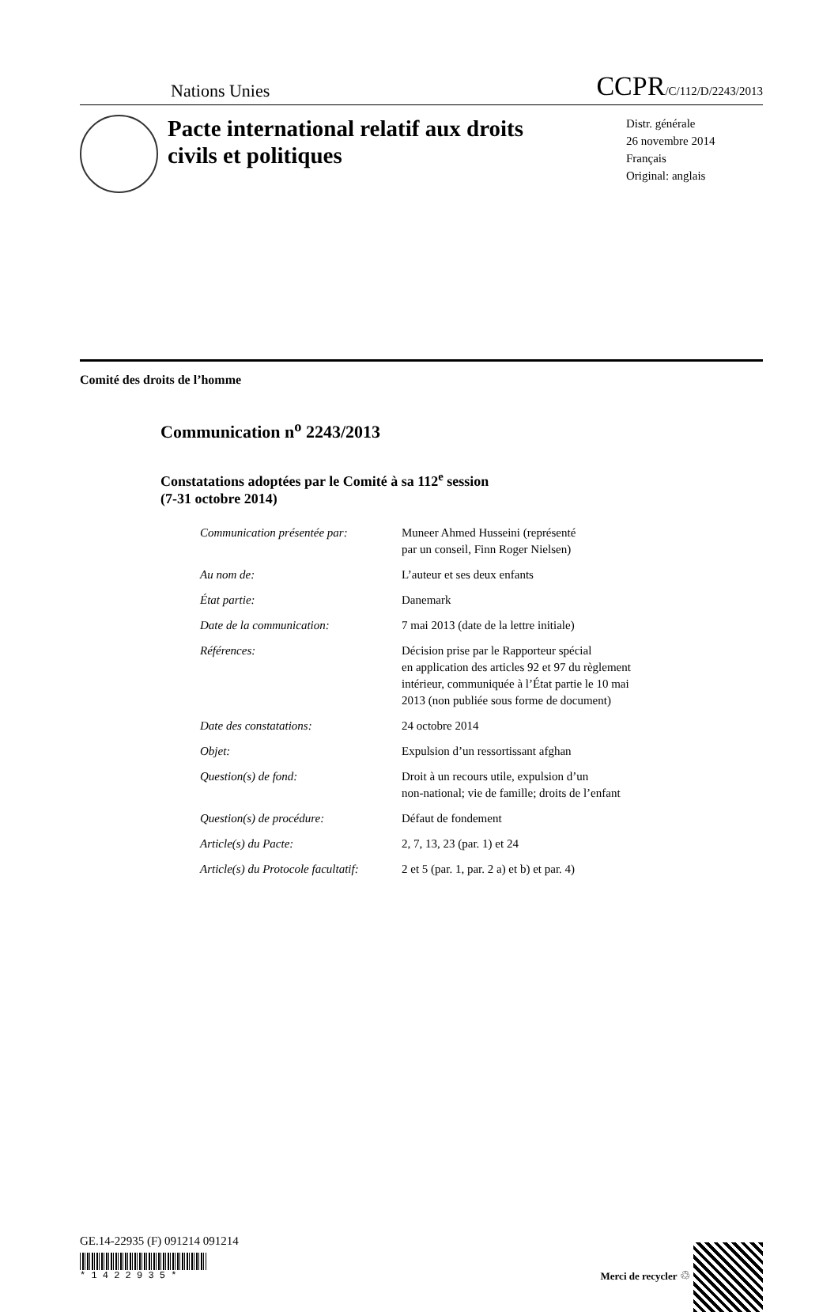Nations Unies
CCPR/C/112/D/2243/2013
Pacte international relatif aux droits civils et politiques
Distr. générale
26 novembre 2014
Français
Original: anglais
Comité des droits de l’homme
Communication n<sup>o</sup> 2243/2013
Constatations adoptées par le Comité à sa 112<sup>e</sup> session
(7-31 octobre 2014)
| Communication présentée par: | Muneer Ahmed Husseini (représenté par un conseil, Finn Roger Nielsen) |
| Au nom de: | L’auteur et ses deux enfants |
| État partie: | Danemark |
| Date de la communication: | 7 mai 2013 (date de la lettre initiale) |
| Références: | Décision prise par le Rapporteur spécial en application des articles 92 et 97 du règlement intérieur, communiquée à l’État partie le 10 mai 2013 (non publiée sous forme de document) |
| Date des constatations: | 24 octobre 2014 |
| Objet: | Expulsion d’un ressortissant afghan |
| Question(s) de fond: | Droit à un recours utile, expulsion d’un non-national; vie de famille; droits de l’enfant |
| Question(s) de procédure: | Défaut de fondement |
| Article(s) du Pacte: | 2, 7, 13, 23 (par. 1) et 24 |
| Article(s) du Protocole facultatif: | 2 et 5 (par. 1, par. 2 a) et b) et par. 4) |
GE.14-22935 (F) 091214 091214
* 1 4 2 2 9 3 5 *
Merci de recycler ♲